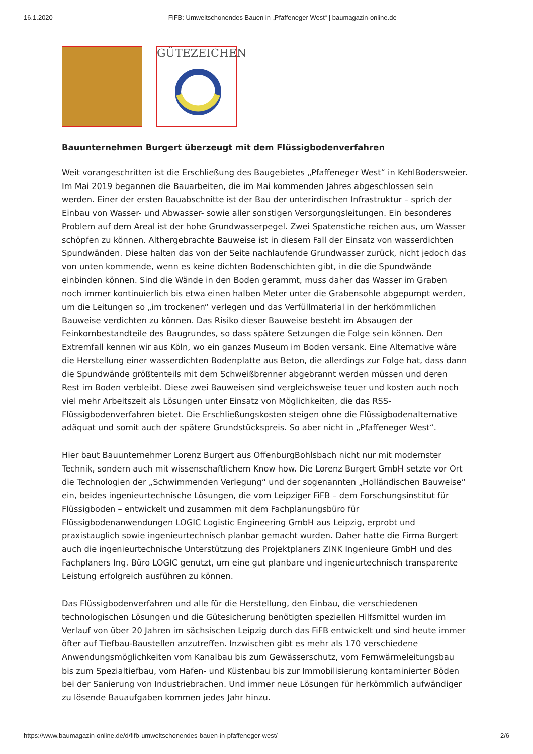16.1.2020 FiFB: Umweltschonendes Bauen in „Pfaffeneger West“ | baumagazin-online.de
GÜTEZEICHEN
Bauunternehmen Burgert überzeugt mit dem Flüssigbodenverfahren
Weit vorangeschritten ist die Erschließung des Baugebietes „Pfaffeneger West“ in KehlBodersweier. Im Mai 2019 begannen die Bauarbeiten, die im Mai kommenden Jahres abgeschlossen sein werden. Einer der ersten Bauabschnitte ist der Bau der unterirdischen Infrastruktur – sprich der Einbau von Wasser- und Abwasser- sowie aller sonstigen Versorgungsleitungen. Ein besonderes Problem auf dem Areal ist der hohe Grundwasserpegel. Zwei Spatenstiche reichen aus, um Wasser schöpfen zu können. Althergebrachte Bauweise ist in diesem Fall der Einsatz von wasserdichten Spundwänden. Diese halten das von der Seite nachlaufende Grundwasser zurück, nicht jedoch das von unten kommende, wenn es keine dichten Bodenschichten gibt, in die die Spundwände einbinden können. Sind die Wände in den Boden gerammt, muss daher das Wasser im Graben noch immer kontinuierlich bis etwa einen halben Meter unter die Grabensohle abgepumpt werden, um die Leitungen so „im trockenen“ verlegen und das Verfüllmaterial in der herkömmlichen Bauweise verdichten zu können. Das Risiko dieser Bauweise besteht im Absaugen der Feinkornbestandteile des Baugrundes, so dass spätere Setzungen die Folge sein können. Den Extremfall kennen wir aus Köln, wo ein ganzes Museum im Boden versank. Eine Alternative wäre die Herstellung einer wasserdichten Bodenplatte aus Beton, die allerdings zur Folge hat, dass dann die Spundwände größtenteils mit dem Schweißbrenner abgebrannt werden müssen und deren Rest im Boden verbleibt. Diese zwei Bauweisen sind vergleichsweise teuer und kosten auch noch viel mehr Arbeitszeit als Lösungen unter Einsatz von Möglichkeiten, die das RSS-Flüssigbodenverfahren bietet. Die Erschließungskosten steigen ohne die Flüssigbodenalternative adäquat und somit auch der spätere Grundstückspreis. So aber nicht in „Pfaffeneger West“.
Hier baut Bauunternehmer Lorenz Burgert aus OffenburgBohlsbach nicht nur mit modernster Technik, sondern auch mit wissenschaftlichem Know how. Die Lorenz Burgert GmbH setzte vor Ort die Technologien der „Schwimmenden Verlegung“ und der sogenannten „Holländischen Bauweise“ ein, beides ingenieurtechnische Lösungen, die vom Leipziger FiFB – dem Forschungsinstitut für Flüssigboden – entwickelt und zusammen mit dem Fachplanungsbüro für Flüssigbodenanwendungen LOGIC Logistic Engineering GmbH aus Leipzig, erprobt und praxistauglich sowie ingenieurtechnisch planbar gemacht wurden. Daher hatte die Firma Burgert auch die ingenieurtechnische Unterstützung des Projektplaners ZINK Ingenieure GmbH und des Fachplaners Ing. Büro LOGIC genutzt, um eine gut planbare und ingenieurtechnisch transparente Leistung erfolgreich ausführen zu können.
Das Flüssigbodenverfahren und alle für die Herstellung, den Einbau, die verschiedenen technologischen Lösungen und die Gütesicherung benötigten speziellen Hilfsmittel wurden im Verlauf von über 20 Jahren im sächsischen Leipzig durch das FiFB entwickelt und sind heute immer öfter auf Tiefbau-Baustellen anzutreffen. Inzwischen gibt es mehr als 170 verschiedene Anwendungsmöglichkeiten vom Kanalbau bis zum Gewässerschutz, vom Fernwärmeleitungsbau bis zum Spezialtiefbau, vom Hafen- und Küstenbau bis zur Immobilisierung kontaminierter Böden bei der Sanierung von Industriebrachen. Und immer neue Lösungen für herkömmlich aufwändiger zu lösende Bauaufgaben kommen jedes Jahr hinzu.
https://www.baumagazin-online.de/d/fifb-umweltschonendes-bauen-in-pfaffeneger-west/ 2/6